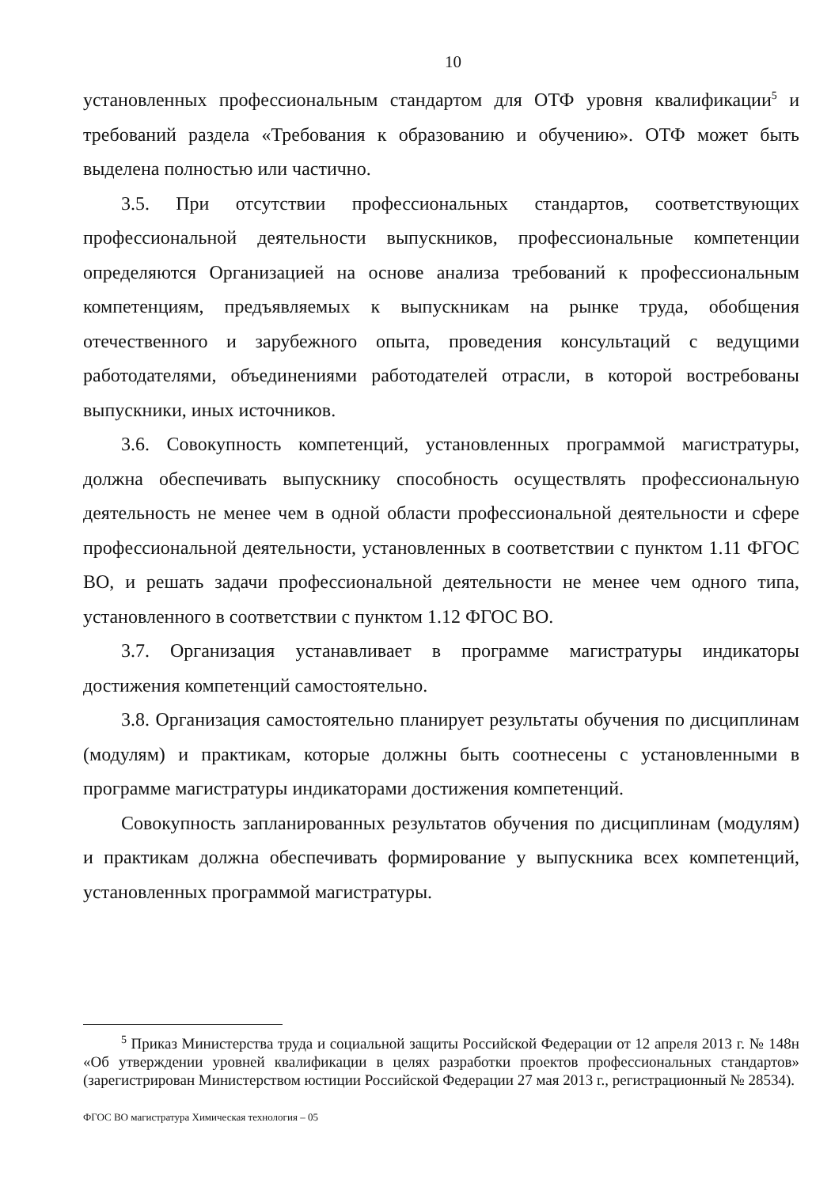10
установленных профессиональным стандартом для ОТФ уровня квалификации<sup>5</sup> и требований раздела «Требования к образованию и обучению». ОТФ может быть выделена полностью или частично.
3.5. При отсутствии профессиональных стандартов, соответствующих профессиональной деятельности выпускников, профессиональные компетенции определяются Организацией на основе анализа требований к профессиональным компетенциям, предъявляемых к выпускникам на рынке труда, обобщения отечественного и зарубежного опыта, проведения консультаций с ведущими работодателями, объединениями работодателей отрасли, в которой востребованы выпускники, иных источников.
3.6. Совокупность компетенций, установленных программой магистратуры, должна обеспечивать выпускнику способность осуществлять профессиональную деятельность не менее чем в одной области профессиональной деятельности и сфере профессиональной деятельности, установленных в соответствии с пунктом 1.11 ФГОС ВО, и решать задачи профессиональной деятельности не менее чем одного типа, установленного в соответствии с пунктом 1.12 ФГОС ВО.
3.7. Организация устанавливает в программе магистратуры индикаторы достижения компетенций самостоятельно.
3.8. Организация самостоятельно планирует результаты обучения по дисциплинам (модулям) и практикам, которые должны быть соотнесены с установленными в программе магистратуры индикаторами достижения компетенций.
Совокупность запланированных результатов обучения по дисциплинам (модулям) и практикам должна обеспечивать формирование у выпускника всех компетенций, установленных программой магистратуры.
<sup>5</sup> Приказ Министерства труда и социальной защиты Российской Федерации от 12 апреля 2013 г. № 148н «Об утверждении уровней квалификации в целях разработки проектов профессиональных стандартов» (зарегистрирован Министерством юстиции Российской Федерации 27 мая 2013 г., регистрационный № 28534).
ФГОС ВО магистратура Химическая технология – 05